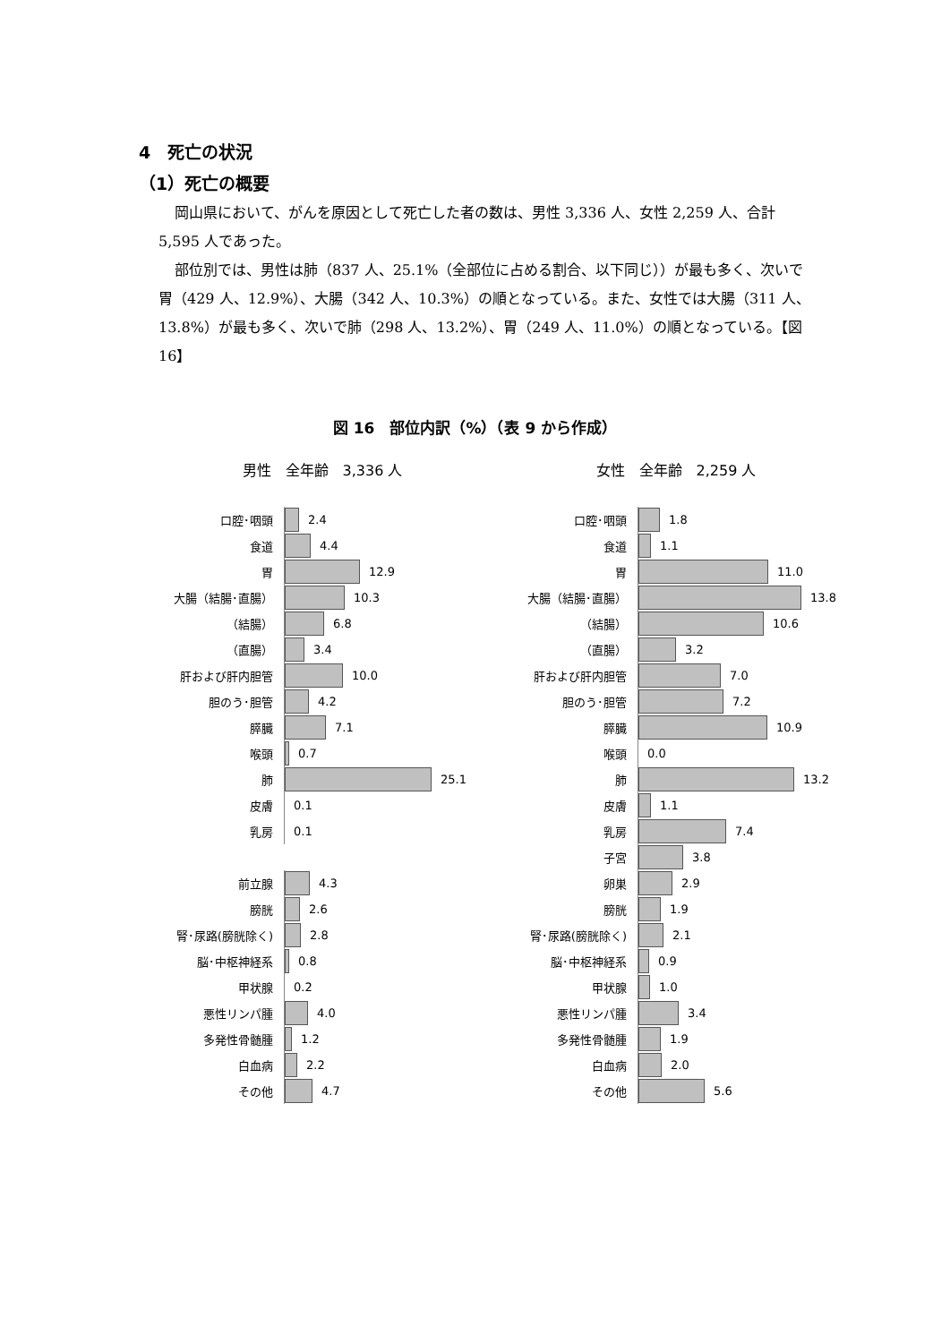4　死亡の状況
（1）死亡の概要
岡山県において、がんを原因として死亡した者の数は、男性 3,336 人、女性 2,259 人、合計 5,595 人であった。
部位別では、男性は肺（837 人、25.1%（全部位に占める割合、以下同じ））が最も多く、次いで胃（429 人、12.9%）、大腸（342 人、10.3%）の順となっている。また、女性では大腸（311 人、13.8%）が最も多く、次いで肺（298 人、13.2%）、胃（249 人、11.0%）の順となっている。【図 16】
図 16　部位内訳（%）（表 9 から作成）
男性　全年齢　3,336 人
口腔･咽頭
2.4
食道
4.4
胃
12.9
大腸（結腸･直腸）
10.3
（結腸）
6.8
（直腸）
3.4
肝および肝内胆管
10.0
胆のう･胆管
4.2
膵臓
7.1
喉頭
0.7
肺
25.1
皮膚
0.1
乳房
0.1
前立腺
4.3
膀胱
2.6
腎･尿路(膀胱除く)
2.8
脳･中枢神経系
0.8
甲状腺
0.2
悪性リンパ腫
4.0
多発性骨髄腫
1.2
白血病
2.2
その他
4.7
女性　全年齢　2,259 人
口腔･咽頭
1.8
食道
1.1
胃
11.0
大腸（結腸･直腸）
13.8
（結腸）
10.6
（直腸）
3.2
肝および肝内胆管
7.0
胆のう･胆管
7.2
膵臓
10.9
喉頭
0.0
肺
13.2
皮膚
1.1
乳房
7.4
子宮
3.8
卵巣
2.9
膀胱
1.9
腎･尿路(膀胱除く)
2.1
脳･中枢神経系
0.9
甲状腺
1.0
悪性リンパ腫
3.4
多発性骨髄腫
1.9
白血病
2.0
その他
5.6